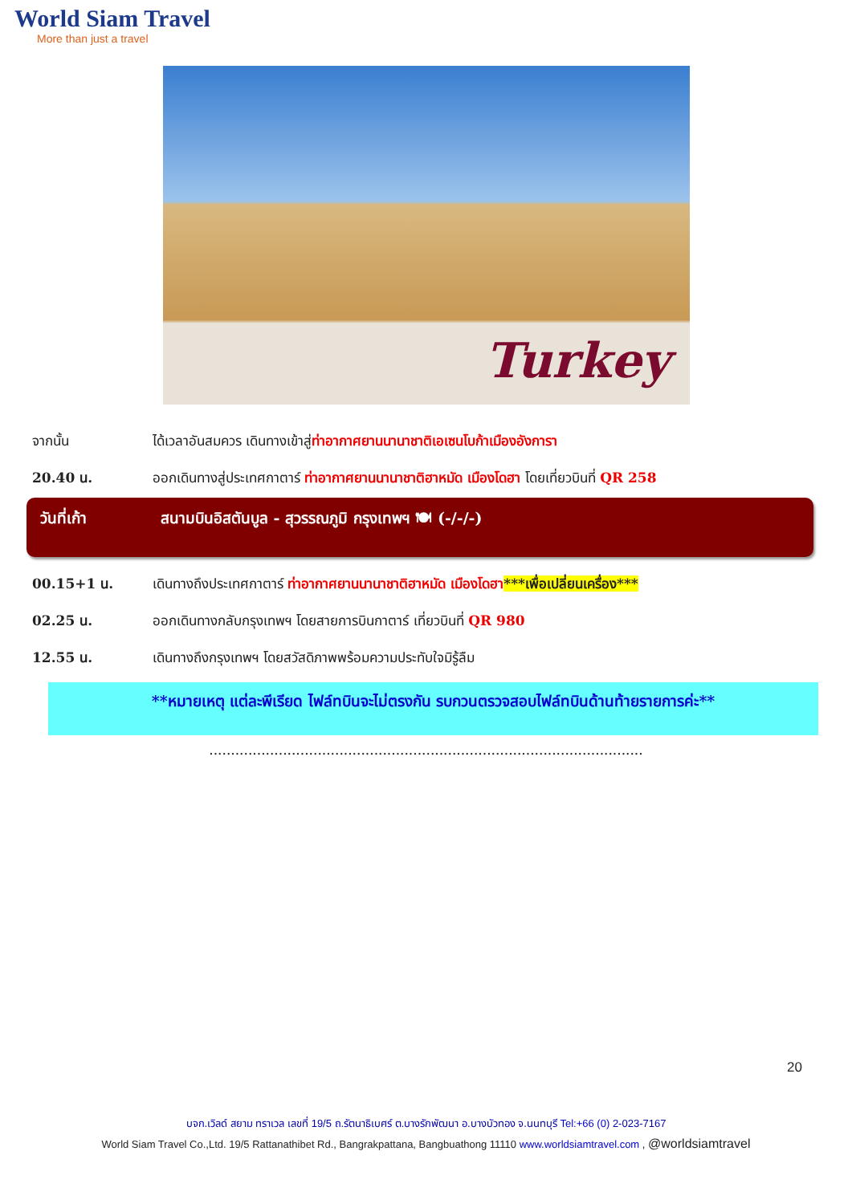World Siam Travel
More than just a travel
Turkey
จากนั้น ได้เวลาอันสมควร เดินทางเข้าสู่ท่าอากาศยานนานาชาติเอเซนโบก้าเมืองอังการา
20.40 น. ออกเดินทางสู่ประเทศกาตาร์ ท่าอากาศยานนานาชาติฮาหมัด เมืองโดฮา โดยเที่ยวบินที่ QR 258
วันที่เก้า สนามบินอิสตันบูล - สุวรรณภูมิ กรุงเทพฯ 🍽 (-/-/-)
00.15+1 น. เดินทางถึงประเทศกาตาร์ ท่าอากาศยานนานาชาติฮาหมัด เมืองโดฮา***เพื่อเปลี่ยนเครื่อง***
02.25 น. ออกเดินทางกลับกรุงเทพฯ โดยสายการบินกาตาร์ เที่ยวบินที่ QR 980
12.55 น. เดินทางถึงกรุงเทพฯ โดยสวัสดิภาพพร้อมความประทับใจมิรู้ลืม
**หมายเหตุ แต่ละพีเรียด ไฟล์ทบินจะไม่ตรงกัน รบกวนตรวจสอบไฟล์ทบินด้านท้ายรายการค่ะ**
....................................................................................................
20
บจก.เวิลด์ สยาม ทราเวล เลขที่ 19/5 ถ.รัตนาธิเบศร์ ต.บางรักพัฒนา อ.บางบัวทอง จ.นนทบุรี Tel:+66 (0) 2-023-7167
World Siam Travel Co.,Ltd. 19/5 Rattanathibet Rd., Bangrakpattana, Bangbuathong 11110 www.worldsiamtravel.com , @worldsiamtravel